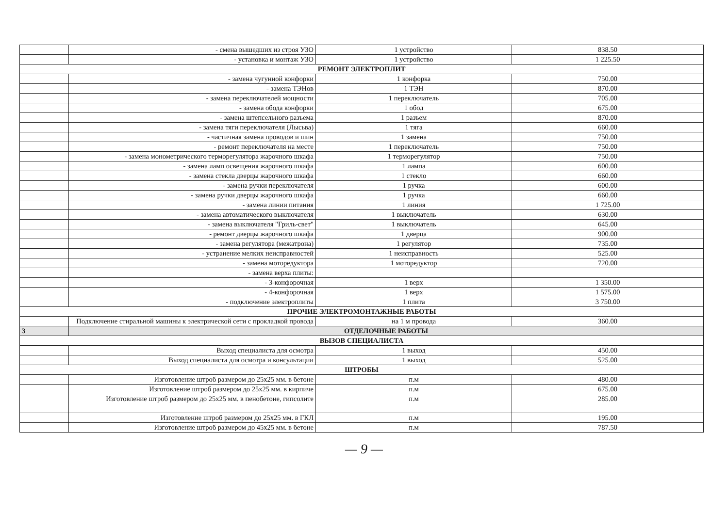| | - смена вышедших из строя УЗО | 1 устройство | 838.50 |
| | - установка и монтаж УЗО | 1 устройство | 1 225.50 |
| РЕМОНТ ЭЛЕКТРОПЛИТ | | | |
| | - замена чугунной конфорки | 1 конфорка | 750.00 |
| | - замена ТЭНов | 1 ТЭН | 870.00 |
| | - замена переключателей мощности | 1 переключатель | 705.00 |
| | - замена обода конфорки | 1 обод | 675.00 |
| | - замена штепсельного разъема | 1 разъем | 870.00 |
| | - замена тяги переключателя (Лысьва) | 1 тяга | 660.00 |
| | - частичная замена проводов и шин | 1 замена | 750.00 |
| | - ремонт переключателя на месте | 1 переключатель | 750.00 |
| | - замена монометрического терморегулятора жарочного шкафа | 1 терморегулятор | 750.00 |
| | - замена ламп освещения жарочного шкафа | 1 лампа | 600.00 |
| | - замена стекла дверцы жарочного шкафа | 1 стекло | 660.00 |
| | - замена ручки переключателя | 1 ручка | 600.00 |
| | - замена ручки дверцы жарочного шкафа | 1 ручка | 660.00 |
| | - замена линии питания | 1 линия | 1 725.00 |
| | - замена автоматического выключателя | 1 выключатель | 630.00 |
| | - замена выключателя "Гриль-свет" | 1 выключатель | 645.00 |
| | - ремонт дверцы жарочного шкафа | 1 дверца | 900.00 |
| | - замена регулятора (межатрона) | 1 регулятор | 735.00 |
| | - устранение мелких неисправностей | 1 неисправность | 525.00 |
| | - замена моторедуктора | 1 моторедуктор | 720.00 |
| | - замена верха плиты: | | |
| | - 3-конфорочная | 1 верх | 1 350.00 |
| | - 4-конфорочная | 1 верх | 1 575.00 |
| | - подключение электроплиты | 1 плита | 3 750.00 |
| ПРОЧИЕ ЭЛЕКТРОМОНТАЖНЫЕ РАБОТЫ | | | |
| | Подключение стиральной машины к электрической сети с прокладкой провода | на 1 м провода | 360.00 |
| 3 | ОТДЕЛОЧНЫЕ РАБОТЫ | | |
| ВЫЗОВ СПЕЦИАЛИСТА | | | |
| | Выход специалиста для осмотра | 1 выход | 450.00 |
| | Выход специалиста для осмотра и консультации | 1 выход | 525.00 |
| ШТРОБЫ | | | |
| | Изготовление штроб размером до 25х25 мм. в бетоне | п.м | 480.00 |
| | Изготовление штроб размером до 25х25 мм. в кирпиче | п.м | 675.00 |
| | Изготовление штроб размером до 25х25 мм. в пенобетоне, гипсолите | п.м | 285.00 |
| | Изготовление штроб размером до 25х25 мм. в ГКЛ | п.м | 195.00 |
| | Изготовление штроб размером до 45х25 мм. в бетоне | п.м | 787.50 |
— 9 —